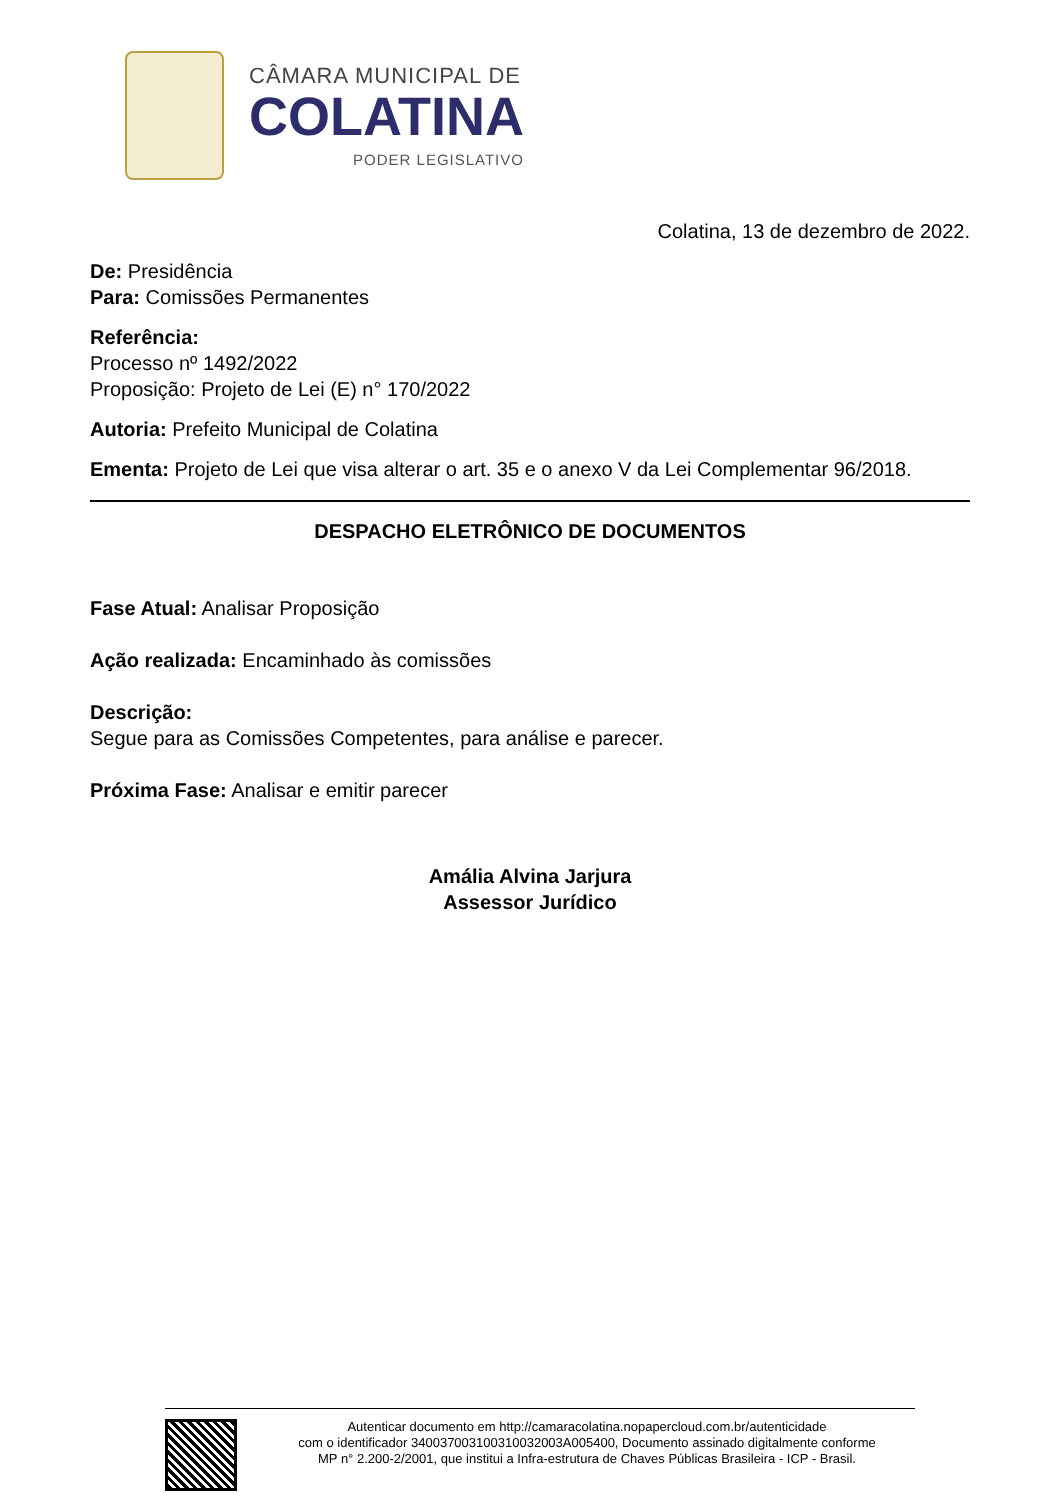CÂMARA MUNICIPAL DE
COLATINA
PODER LEGISLATIVO
Colatina, 13 de dezembro de 2022.
De: Presidência
Para: Comissões Permanentes
Referência:
Processo nº 1492/2022
Proposição: Projeto de Lei (E) n° 170/2022
Autoria: Prefeito Municipal de Colatina
Ementa: Projeto de Lei que visa alterar o art. 35 e o anexo V da Lei Complementar 96/2018.
DESPACHO ELETRÔNICO DE DOCUMENTOS
Fase Atual: Analisar Proposição
Ação realizada: Encaminhado às comissões
Descrição:
Segue para as Comissões Competentes, para análise e parecer.
Próxima Fase: Analisar e emitir parecer
Amália Alvina Jarjura
Assessor Jurídico
Autenticar documento em http://camaracolatina.nopapercloud.com.br/autenticidade
com o identificador 340037003100310032003A005400, Documento assinado digitalmente conforme
MP n° 2.200-2/2001, que institui a Infra-estrutura de Chaves Públicas Brasileira - ICP - Brasil.